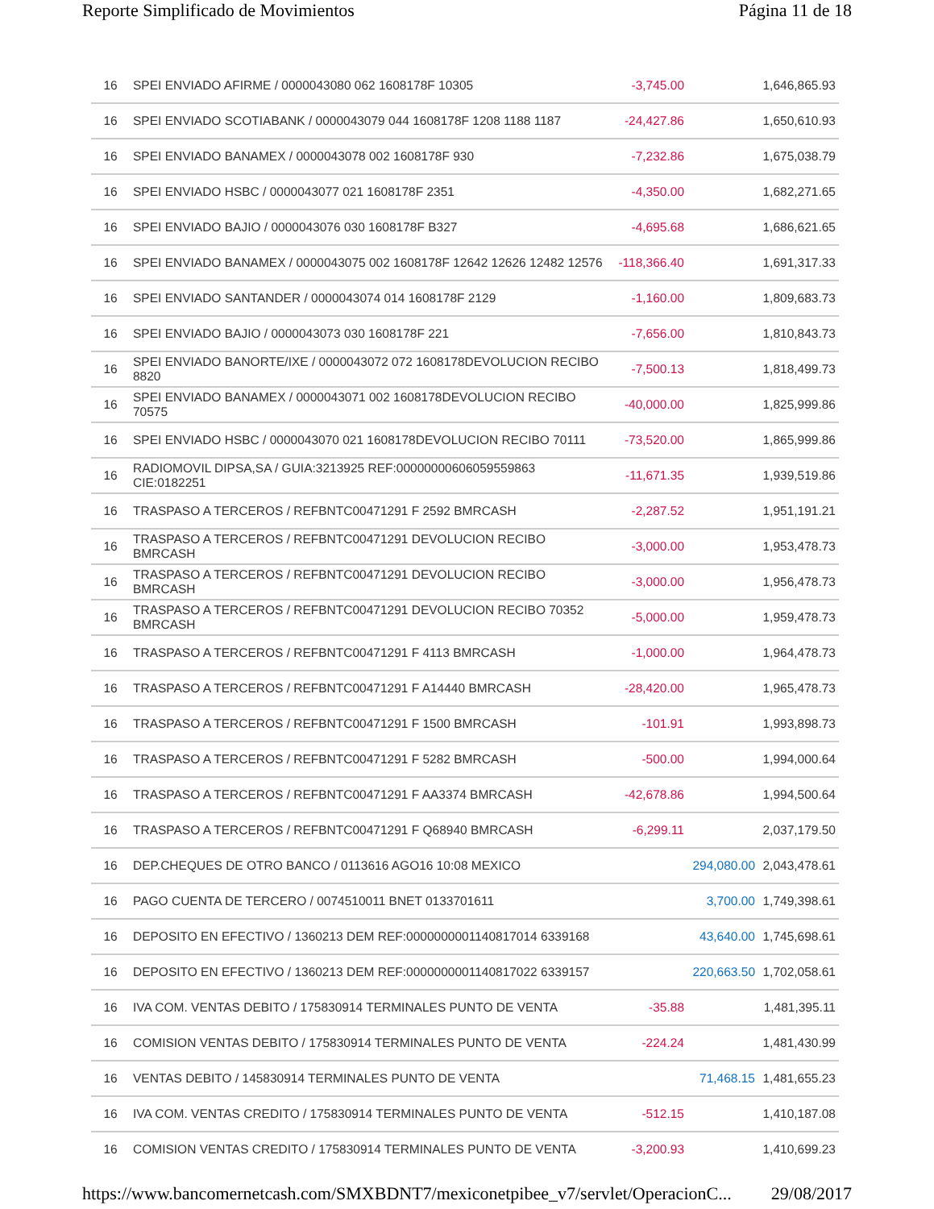Reporte Simplificado de Movimientos Página 11 de 18
| 16 | SPEI ENVIADO AFIRME / 0000043080 062 1608178F 10305 | -3,745.00 | | 1,646,865.93 |
| 16 | SPEI ENVIADO SCOTIABANK / 0000043079 044 1608178F 1208 1188 1187 | -24,427.86 | | 1,650,610.93 |
| 16 | SPEI ENVIADO BANAMEX / 0000043078 002 1608178F 930 | -7,232.86 | | 1,675,038.79 |
| 16 | SPEI ENVIADO HSBC / 0000043077 021 1608178F 2351 | -4,350.00 | | 1,682,271.65 |
| 16 | SPEI ENVIADO BAJIO / 0000043076 030 1608178F B327 | -4,695.68 | | 1,686,621.65 |
| 16 | SPEI ENVIADO BANAMEX / 0000043075 002 1608178F 12642 12626 12482 12576 | -118,366.40 | | 1,691,317.33 |
| 16 | SPEI ENVIADO SANTANDER / 0000043074 014 1608178F 2129 | -1,160.00 | | 1,809,683.73 |
| 16 | SPEI ENVIADO BAJIO / 0000043073 030 1608178F 221 | -7,656.00 | | 1,810,843.73 |
| 16 | SPEI ENVIADO BANORTE/IXE / 0000043072 072 1608178DEVOLUCION RECIBO 8820 | -7,500.13 | | 1,818,499.73 |
| 16 | SPEI ENVIADO BANAMEX / 0000043071 002 1608178DEVOLUCION RECIBO 70575 | -40,000.00 | | 1,825,999.86 |
| 16 | SPEI ENVIADO HSBC / 0000043070 021 1608178DEVOLUCION RECIBO 70111 | -73,520.00 | | 1,865,999.86 |
| 16 | RADIOMOVIL DIPSA,SA / GUIA:3213925 REF:00000000606059559863 CIE:0182251 | -11,671.35 | | 1,939,519.86 |
| 16 | TRASPASO A TERCEROS / REFBNTC00471291 F 2592 BMRCASH | -2,287.52 | | 1,951,191.21 |
| 16 | TRASPASO A TERCEROS / REFBNTC00471291 DEVOLUCION RECIBO BMRCASH | -3,000.00 | | 1,953,478.73 |
| 16 | TRASPASO A TERCEROS / REFBNTC00471291 DEVOLUCION RECIBO BMRCASH | -3,000.00 | | 1,956,478.73 |
| 16 | TRASPASO A TERCEROS / REFBNTC00471291 DEVOLUCION RECIBO 70352 BMRCASH | -5,000.00 | | 1,959,478.73 |
| 16 | TRASPASO A TERCEROS / REFBNTC00471291 F 4113 BMRCASH | -1,000.00 | | 1,964,478.73 |
| 16 | TRASPASO A TERCEROS / REFBNTC00471291 F A14440 BMRCASH | -28,420.00 | | 1,965,478.73 |
| 16 | TRASPASO A TERCEROS / REFBNTC00471291 F 1500 BMRCASH | -101.91 | | 1,993,898.73 |
| 16 | TRASPASO A TERCEROS / REFBNTC00471291 F 5282 BMRCASH | -500.00 | | 1,994,000.64 |
| 16 | TRASPASO A TERCEROS / REFBNTC00471291 F AA3374 BMRCASH | -42,678.86 | | 1,994,500.64 |
| 16 | TRASPASO A TERCEROS / REFBNTC00471291 F Q68940 BMRCASH | -6,299.11 | | 2,037,179.50 |
| 16 | DEP.CHEQUES DE OTRO BANCO / 0113616 AGO16 10:08 MEXICO | | 294,080.00 | 2,043,478.61 |
| 16 | PAGO CUENTA DE TERCERO / 0074510011 BNET 0133701611 | | 3,700.00 | 1,749,398.61 |
| 16 | DEPOSITO EN EFECTIVO / 1360213 DEM REF:0000000001140817014 6339168 | | 43,640.00 | 1,745,698.61 |
| 16 | DEPOSITO EN EFECTIVO / 1360213 DEM REF:0000000001140817022 6339157 | | 220,663.50 | 1,702,058.61 |
| 16 | IVA COM. VENTAS DEBITO / 175830914 TERMINALES PUNTO DE VENTA | -35.88 | | 1,481,395.11 |
| 16 | COMISION VENTAS DEBITO / 175830914 TERMINALES PUNTO DE VENTA | -224.24 | | 1,481,430.99 |
| 16 | VENTAS DEBITO / 145830914 TERMINALES PUNTO DE VENTA | | 71,468.15 | 1,481,655.23 |
| 16 | IVA COM. VENTAS CREDITO / 175830914 TERMINALES PUNTO DE VENTA | -512.15 | | 1,410,187.08 |
| 16 | COMISION VENTAS CREDITO / 175830914 TERMINALES PUNTO DE VENTA | -3,200.93 | | 1,410,699.23 |
https://www.bancomernetcash.com/SMXBDNT7/mexiconetpibee_v7/servlet/OperacionC... 29/08/2017